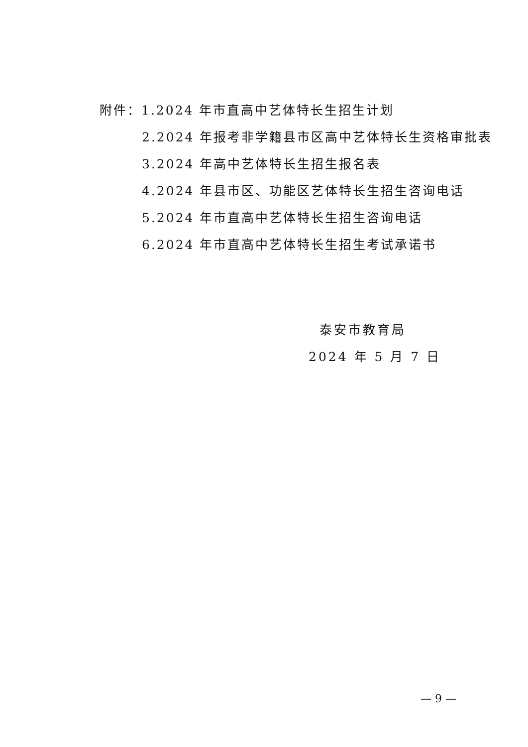附件：1.2024 年市直高中艺体特长生招生计划
2.2024 年报考非学籍县市区高中艺体特长生资格审批表
3.2024 年高中艺体特长生招生报名表
4.2024 年县市区、功能区艺体特长生招生咨询电话
5.2024 年市直高中艺体特长生招生咨询电话
6.2024 年市直高中艺体特长生招生考试承诺书
泰安市教育局
2024 年 5 月 7 日
— 9 —